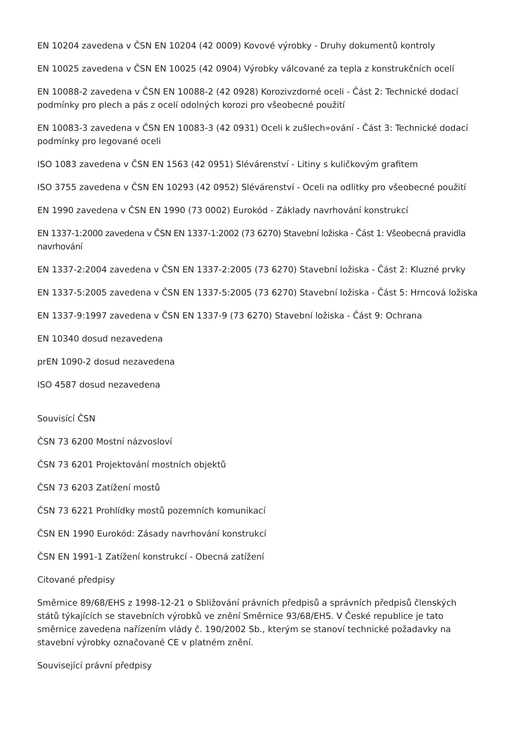EN 10204 zavedena v ČSN EN 10204 (42 0009) Kovové výrobky - Druhy dokumentů kontroly
EN 10025 zavedena v ČSN EN 10025 (42 0904) Výrobky válcované za tepla z konstrukčních ocelí
EN 10088-2 zavedena v ČSN EN 10088-2 (42 0928) Korozivzdorné oceli - Část 2: Technické dodací podmínky pro plech a pás z ocelí odolných korozi pro všeobecné použití
EN 10083-3 zavedena v ČSN EN 10083-3 (42 0931) Oceli k zušlech»ování - Část 3: Technické dodací podmínky pro legované oceli
ISO 1083 zavedena v ČSN EN 1563 (42 0951) Slévárenství - Litiny s kuličkovým grafitem
ISO 3755 zavedena v ČSN EN 10293 (42 0952) Slévárenství - Oceli na odlitky pro všeobecné použití
EN 1990 zavedena v ČSN EN 1990 (73 0002) Eurokód - Základy navrhování konstrukcí
EN 1337-1:2000 zavedena v ČSN EN 1337-1:2002 (73 6270) Stavební ložiska - Část 1: Všeobecná pravidla navrhování
EN 1337-2:2004 zavedena v ČSN EN 1337-2:2005 (73 6270) Stavební ložiska - Část 2: Kluzné prvky
EN 1337-5:2005 zavedena v ČSN EN 1337-5:2005 (73 6270) Stavební ložiska - Část 5: Hrncová ložiska
EN 1337-9:1997 zavedena v ČSN EN 1337-9 (73 6270) Stavební ložiska - Část 9: Ochrana
EN 10340 dosud nezavedena
prEN 1090-2 dosud nezavedena
ISO 4587 dosud nezavedena
Souvisící ČSN
ČSN 73 6200 Mostní názvosloví
ČSN 73 6201 Projektování mostních objektů
ČSN 73 6203 Zatížení mostů
ČSN 73 6221 Prohlídky mostů pozemních komunikací
ČSN EN 1990 Eurokód: Zásady navrhování konstrukcí
ČSN EN 1991-1 Zatížení konstrukcí - Obecná zatížení
Citované předpisy
Směrnice 89/68/EHS z 1998-12-21 o Sbližování právních předpisů a správních předpisů členských států týkajících se stavebních výrobků ve znění Směrnice 93/68/EHS. V České republice je tato směrnice zavedena nařízením vlády č. 190/2002 Sb., kterým se stanoví technické požadavky na stavební výrobky označované CE v platném znění.
Související právní předpisy